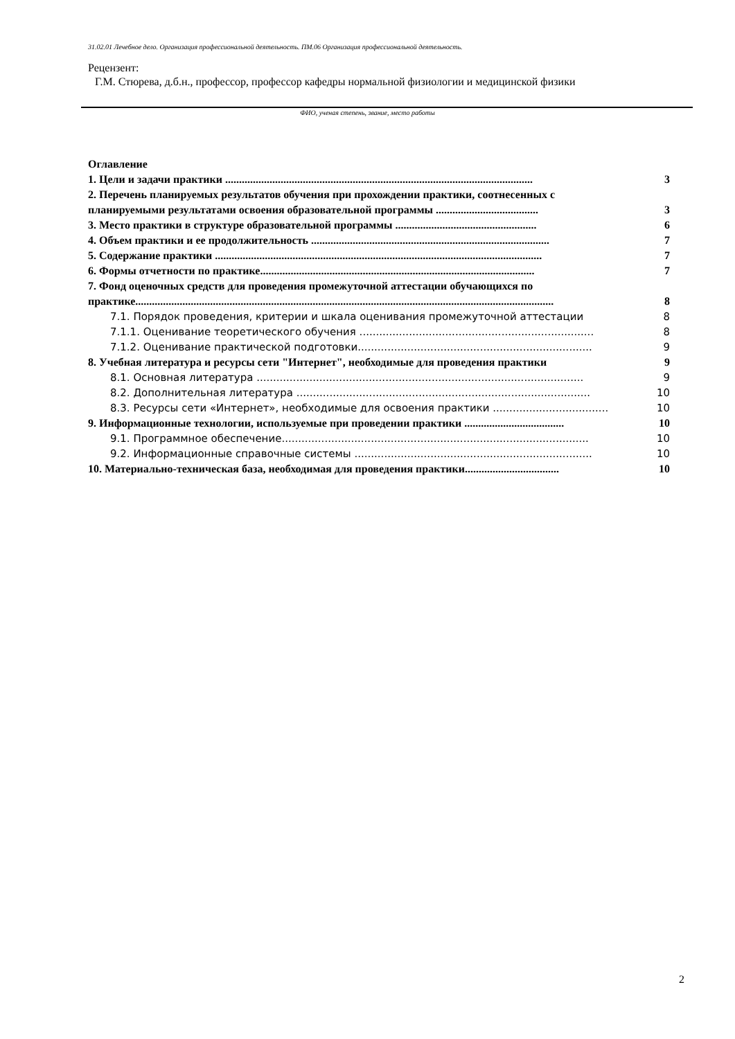31.02.01 Лечебное дело. Организация профессиональной деятельность. ПМ.06 Организация профессиональной деятельность.
Рецензент:
Г.М. Стюрева, д.б.н., профессор, профессор кафедры нормальной физиологии и медицинской физики
ФИО, ученая степень, звание, место работы
Оглавление
1. Цели и задачи практики ............................................................................................................... 3
2. Перечень планируемых результатов обучения при прохождении практики, соотнесенных с
планируемыми результатами освоения образовательной программы ..................................... 3
3. Место практики в структуре образовательной программы ................................................... 6
4. Объем практики и ее продолжительность ...................................................................................... 7
5. Содержание практики ...................................................................................................................... 7
6. Формы отчетности по практике................................................................................................... 7
7. Фонд оценочных средств для проведения промежуточной аттестации обучающихся по
практике....................................................................................................................................................... 8
7.1. Порядок проведения, критерии и шкала оценивания промежуточной аттестации 8
7.1.1. Оценивание теоретического обучения ....................................................................... 8
7.1.2. Оценивание практической подготовки....................................................................... 9
8. Учебная литература и ресурсы сети "Интернет", необходимые для проведения практики 9
8.1. Основная литература ................................................................................................... 9
8.2. Дополнительная литература ......................................................................................... 10
8.3. Ресурсы сети «Интернет», необходимые для освоения практики ................................... 10
9. Информационные технологии, используемые при проведении практики .................................... 10
9.1. Программное обеспечение............................................................................................. 10
9.2. Информационные справочные системы ........................................................................ 10
10. Материально-техническая база, необходимая для проведения практики.................................. 10
2